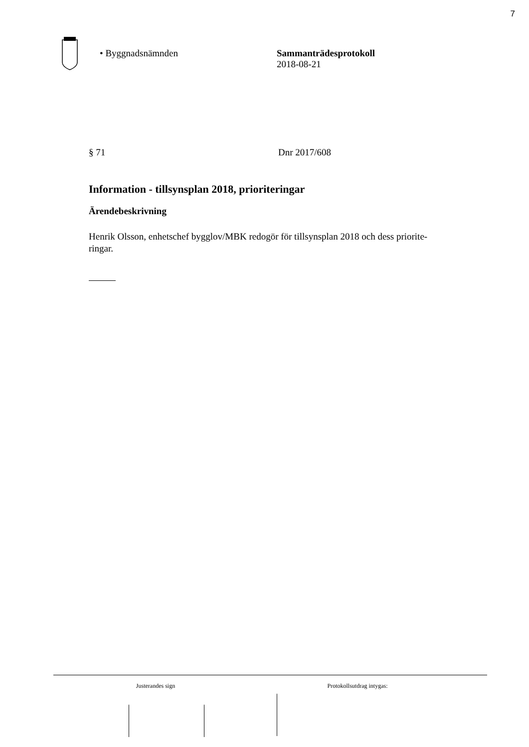7
• Byggnadsnämnden Sammanträdesprotokoll
2018-08-21
§ 71 Dnr 2017/608
Information - tillsynsplan 2018, prioriteringar
Ärendebeskrivning
Henrik Olsson, enhetschef bygglov/MBK redogör för tillsynsplan 2018 och dess priorite-
ringar.
Justerandes sign Protokollsutdrag intygas: